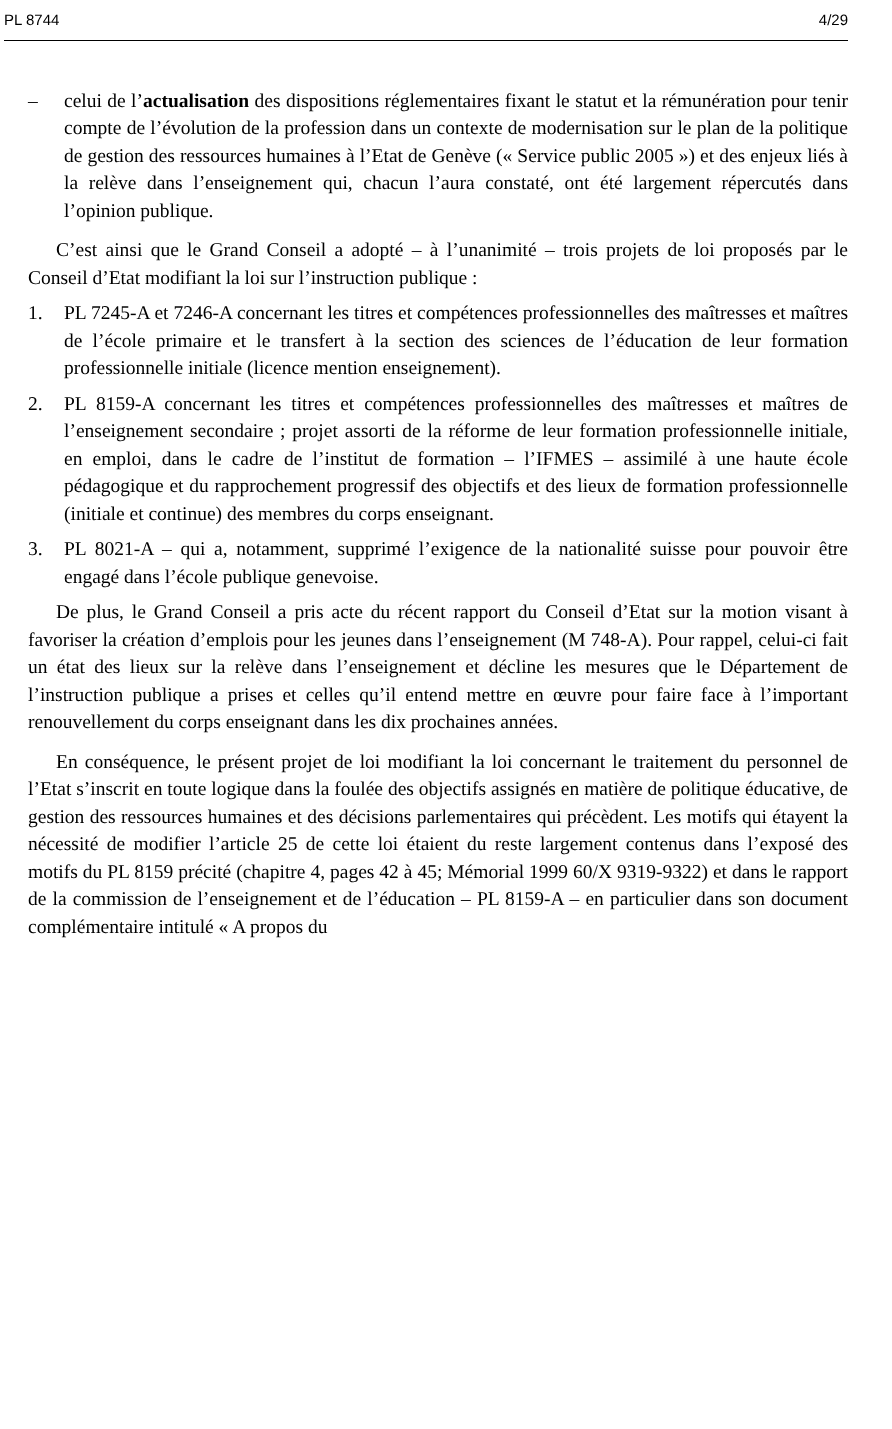PL 8744 4/29
– celui de l’actualisation des dispositions réglementaires fixant le statut et la rémunération pour tenir compte de l’évolution de la profession dans un contexte de modernisation sur le plan de la politique de gestion des ressources humaines à l’Etat de Genève (« Service public 2005 ») et des enjeux liés à la relève dans l’enseignement qui, chacun l’aura constaté, ont été largement répercutés dans l’opinion publique.
C’est ainsi que le Grand Conseil a adopté – à l’unanimité – trois projets de loi proposés par le Conseil d’Etat modifiant la loi sur l’instruction publique :
1. PL 7245-A et 7246-A concernant les titres et compétences professionnelles des maîtresses et maîtres de l’école primaire et le transfert à la section des sciences de l’éducation de leur formation professionnelle initiale (licence mention enseignement).
2. PL 8159-A concernant les titres et compétences professionnelles des maîtresses et maîtres de l’enseignement secondaire ; projet assorti de la réforme de leur formation professionnelle initiale, en emploi, dans le cadre de l’institut de formation – l’IFMES – assimilé à une haute école pédagogique et du rapprochement progressif des objectifs et des lieux de formation professionnelle (initiale et continue) des membres du corps enseignant.
3. PL 8021-A – qui a, notamment, supprimé l’exigence de la nationalité suisse pour pouvoir être engagé dans l’école publique genevoise.
De plus, le Grand Conseil a pris acte du récent rapport du Conseil d’Etat sur la motion visant à favoriser la création d’emplois pour les jeunes dans l’enseignement (M 748-A). Pour rappel, celui-ci fait un état des lieux sur la relève dans l’enseignement et décline les mesures que le Département de l’instruction publique a prises et celles qu’il entend mettre en œuvre pour faire face à l’important renouvellement du corps enseignant dans les dix prochaines années.
En conséquence, le présent projet de loi modifiant la loi concernant le traitement du personnel de l’Etat s’inscrit en toute logique dans la foulée des objectifs assignés en matière de politique éducative, de gestion des ressources humaines et des décisions parlementaires qui précèdent. Les motifs qui étayent la nécessité de modifier l’article 25 de cette loi étaient du reste largement contenus dans l’exposé des motifs du PL 8159 précité (chapitre 4, pages 42 à 45; Mémorial 1999 60/X 9319-9322) et dans le rapport de la commission de l’enseignement et de l’éducation – PL 8159-A – en particulier dans son document complémentaire intitulé « A propos du